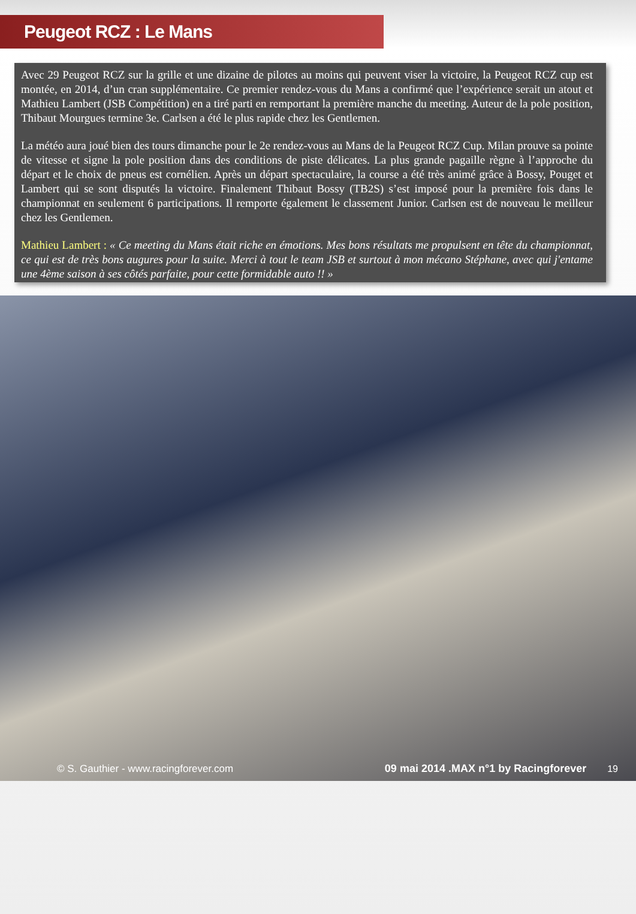Peugeot RCZ : Le Mans
Avec 29 Peugeot RCZ sur la grille et une dizaine de pilotes au moins qui peuvent viser la victoire, la Peugeot RCZ cup est montée, en 2014, d’un cran supplémentaire. Ce premier rendez-vous du Mans a confirmé que l’expérience serait un atout et Mathieu Lambert (JSB Compétition) en a tiré parti en remportant la première manche du meeting. Auteur de la pole position, Thibaut Mourgues termine 3e. Carlsen a été le plus rapide chez les Gentlemen.
La météo aura joué bien des tours dimanche pour le 2e rendez-vous au Mans de la Peugeot RCZ Cup. Milan prouve sa pointe de vitesse et signe la pole position dans des conditions de piste délicates. La plus grande pagaille règne à l’approche du départ et le choix de pneus est cornélien. Après un départ spectaculaire, la course a été très animé grâce à Bossy, Pouget et Lambert qui se sont disputés la victoire. Finalement Thibaut Bossy (TB2S) s’est imposé pour la première fois dans le championnat en seulement 6 participations. Il remporte également le classement Junior. Carlsen est de nouveau le meilleur chez les Gentlemen.
Mathieu Lambert : « Ce meeting du Mans était riche en émotions. Mes bons résultats me propulsent en tête du championnat, ce qui est de très bons augures pour la suite. Merci à tout le team JSB et surtout à mon mécano Stéphane, avec qui j'entame une 4ème saison à ses côtés parfaite, pour cette formidable auto !! »
© S. Gauthier - www.racingforever.com 09 mai 2014 .MAX n°1 by Racingforever 19